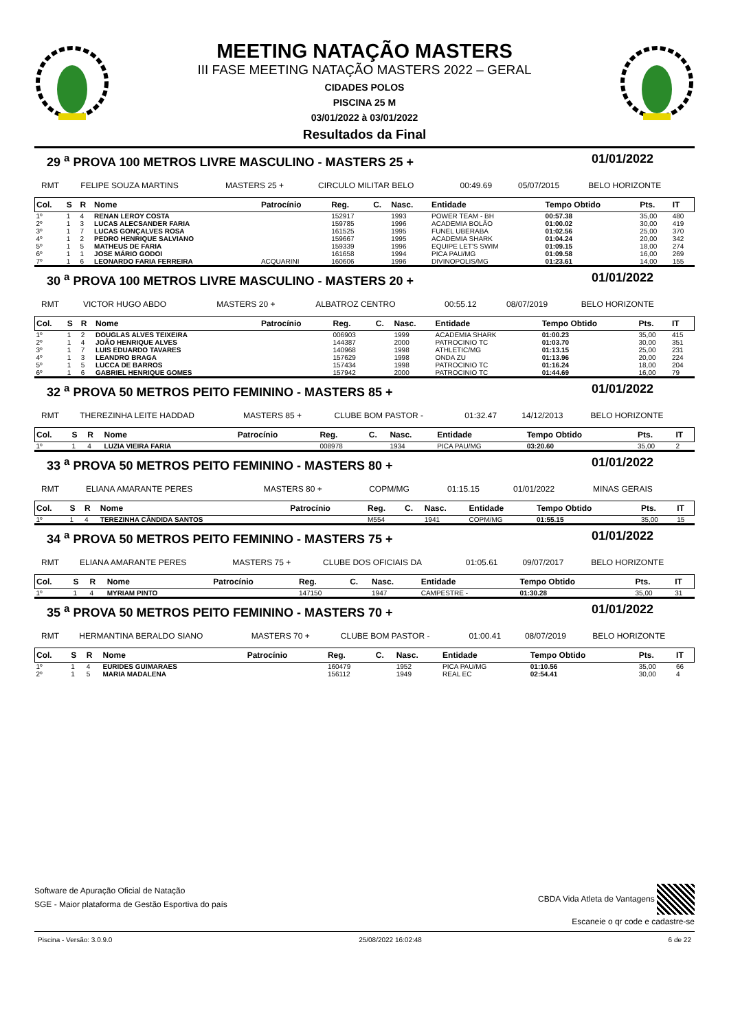MEETING NATAÇÃO MASTERS
III FASE MEETING NATAÇÃO MASTERS 2022 – GERAL
CIDADES POLOS
PISCINA 25 M
03/01/2022 à 03/01/2022
Resultados da Final
29 <sup>a</sup> PROVA 100 METROS LIVRE MASCULINO - MASTERS 25 + 01/01/2022
| RMT | FELIPE SOUZA MARTINS | MASTERS 25 + | CIRCULO MILITAR BELO | 00:49.69 | 05/07/2015 | BELO HORIZONTE |
| Col. | S | R | Nome | Patrocínio | Reg. | C. | Nasc. | Entidade | Tempo Obtido | Pts. | IT |
| --- | --- | --- | --- | --- | --- | --- | --- | --- | --- | --- | --- |
| 1º | 1 | 4 | RENAN LEROY COSTA | | 152917 | | 1993 | POWER TEAM - BH | 00:57.38 | 35,00 | 480 |
| 2º | 1 | 3 | LUCAS ALECSANDER FARIA | | 159785 | | 1996 | ACADEMIA BOLÃO | 01:00.02 | 30,00 | 419 |
| 3º | 1 | 7 | LUCAS GONÇALVES ROSA | | 161525 | | 1995 | FUNEL UBERABA | 01:02.56 | 25,00 | 370 |
| 4º | 1 | 2 | PEDRO HENRIQUE SALVIANO | | 159667 | | 1995 | ACADEMIA SHARK | 01:04.24 | 20,00 | 342 |
| 5º | 1 | 5 | MATHEUS DE FARIA | | 159339 | | 1996 | EQUIPE LET'S SWIM | 01:09.15 | 18,00 | 274 |
| 6º | 1 | 1 | JOSE MÁRIO GODOI | | 161658 | | 1994 | PICA PAU/MG | 01:09.58 | 16,00 | 269 |
| 7º | 1 | 6 | LEONARDO FARIA FERREIRA | ACQUARINI | 160606 | | 1996 | DIVINOPOLIS/MG | 01:23.61 | 14,00 | 155 |
30 <sup>a</sup> PROVA 100 METROS LIVRE MASCULINO - MASTERS 20 + 01/01/2022
| RMT | VICTOR HUGO ABDO | MASTERS 20 + | ALBATROZ CENTRO | 00:55.12 | 08/07/2019 | BELO HORIZONTE |
| Col. | S | R | Nome | Patrocínio | Reg. | C. | Nasc. | Entidade | Tempo Obtido | Pts. | IT |
| --- | --- | --- | --- | --- | --- | --- | --- | --- | --- | --- | --- |
| 1º | 1 | 2 | DOUGLAS ALVES TEIXEIRA | | 006903 | | 1999 | ACADEMIA SHARK | 01:00.23 | 35,00 | 415 |
| 2º | 1 | 4 | JOÃO HENRIQUE ALVES | | 144387 | | 2000 | PATROCINIO TC | 01:03.70 | 30,00 | 351 |
| 3º | 1 | 7 | LUIS EDUARDO TAVARES | | 140968 | | 1998 | ATHLETIC/MG | 01:13.15 | 25,00 | 231 |
| 4º | 1 | 3 | LEANDRO BRAGA | | 157629 | | 1998 | ONDA ZU | 01:13.96 | 20,00 | 224 |
| 5º | 1 | 5 | LUCCA DE BARROS | | 157434 | | 1998 | PATROCINIO TC | 01:16.24 | 18,00 | 204 |
| 6º | 1 | 6 | GABRIEL HENRIQUE GOMES | | 157942 | | 2000 | PATROCINIO TC | 01:44.69 | 16,00 | 79 |
32 <sup>a</sup> PROVA 50 METROS PEITO FEMININO - MASTERS 85 + 01/01/2022
| RMT | THEREZINHA LEITE HADDAD | MASTERS 85 + | CLUBE BOM PASTOR - | 01:32.47 | 14/12/2013 | BELO HORIZONTE |
| Col. | S | R | Nome | Patrocínio | Reg. | C. | Nasc. | Entidade | Tempo Obtido | Pts. | IT |
| --- | --- | --- | --- | --- | --- | --- | --- | --- | --- | --- | --- |
| 1º | 1 | 4 | LUZIA VIEIRA FARIA | | 008978 | | 1934 | PICA PAU/MG | 03:20.60 | 35,00 | 2 |
33 <sup>a</sup> PROVA 50 METROS PEITO FEMININO - MASTERS 80 + 01/01/2022
| RMT | ELIANA AMARANTE PERES | MASTERS 80 + | COPM/MG | 01:15.15 | 01/01/2022 | MINAS GERAIS |
| Col. | S | R | Nome | Patrocínio | Reg. | C. | Nasc. | Entidade | Tempo Obtido | Pts. | IT |
| --- | --- | --- | --- | --- | --- | --- | --- | --- | --- | --- | --- |
| 1º | 1 | 4 | TEREZINHA CÂNDIDA SANTOS | | M554 | | 1941 | COPM/MG | 01:55.15 | 35,00 | 15 |
34 <sup>a</sup> PROVA 50 METROS PEITO FEMININO - MASTERS 75 + 01/01/2022
| RMT | ELIANA AMARANTE PERES | MASTERS 75 + | CLUBE DOS OFICIAIS DA | 01:05.61 | 09/07/2017 | BELO HORIZONTE |
| Col. | S | R | Nome | Patrocínio | Reg. | C. | Nasc. | Entidade | Tempo Obtido | Pts. | IT |
| --- | --- | --- | --- | --- | --- | --- | --- | --- | --- | --- | --- |
| 1º | 1 | 4 | MYRIAM PINTO | | 147150 | | 1947 | CAMPESTRE - | 01:30.28 | 35,00 | 31 |
35 <sup>a</sup> PROVA 50 METROS PEITO FEMININO - MASTERS 70 + 01/01/2022
| RMT | HERMANTINA BERALDO SIANO | MASTERS 70 + | CLUBE BOM PASTOR - | 01:00.41 | 08/07/2019 | BELO HORIZONTE |
| Col. | S | R | Nome | Patrocínio | Reg. | C. | Nasc. | Entidade | Tempo Obtido | Pts. | IT |
| --- | --- | --- | --- | --- | --- | --- | --- | --- | --- | --- | --- |
| 1º | 1 | 4 | EURIDES GUIMARAES | | 160479 | | 1952 | PICA PAU/MG | 01:10.56 | 35,00 | 66 |
| 2º | 1 | 5 | MARIA MADALENA | | 156112 | | 1949 | REAL EC | 02:54.41 | 30,00 | 4 |
Software de Apuração Oficial de Natação
SGE - Maior plataforma de Gestão Esportiva do país
CBDA Vida Atleta de Vantagens
Escaneie o qr code e cadastre-se
Piscina - Versão: 3.0.9.0 25/08/2022 16:02:48 6 de 22